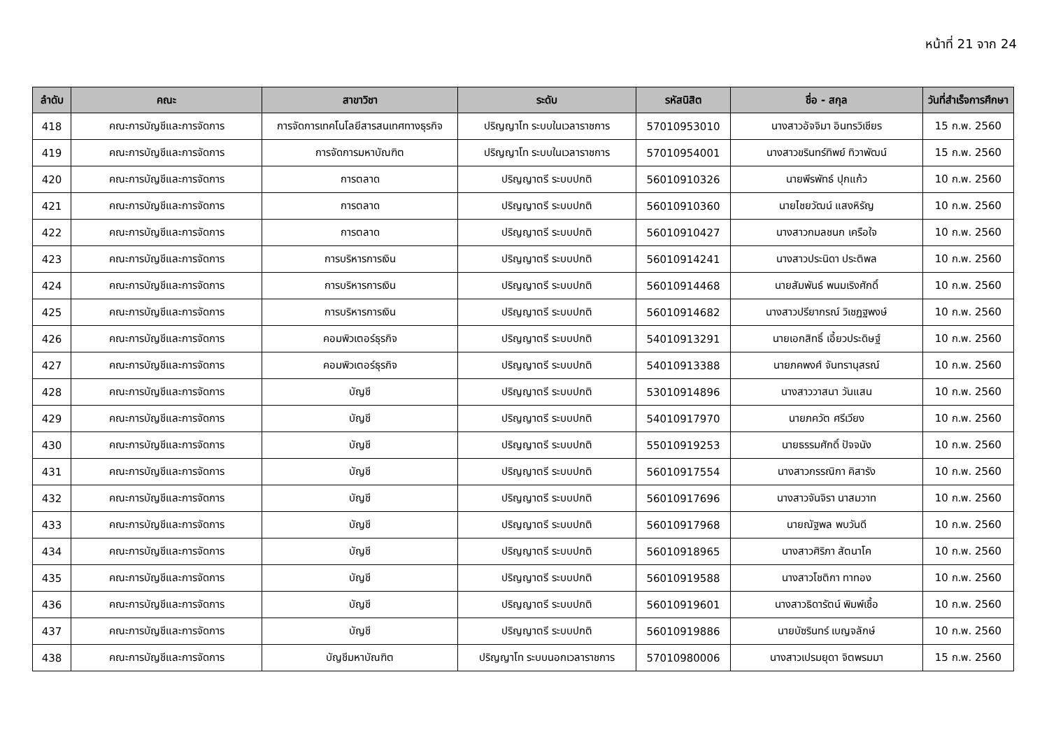หน้าที่ 21 จาก 24
| ลำดับ | คณะ | สาขาวิชา | ระดับ | รหัสนิสิต | ชื่อ - สกุล | วันที่สำเร็จการศึกษา |
| --- | --- | --- | --- | --- | --- | --- |
| 418 | คณะการบัญชีและการจัดการ | การจัดการเทคโนโลยีสารสนเทศทางธุรกิจ | ปริญญาโท ระบบในเวลาราชการ | 57010953010 | นางสาวอัจจิมา อินทรวิเชียร | 15 ก.พ. 2560 |
| 419 | คณะการบัญชีและการจัดการ | การจัดการมหาบัณฑิต | ปริญญาโท ระบบในเวลาราชการ | 57010954001 | นางสาวขรินทร์ทิพย์ ทิวาพัฒน์ | 15 ก.พ. 2560 |
| 420 | คณะการบัญชีและการจัดการ | การตลาด | ปริญญาตรี ระบบปกติ | 56010910326 | นายพีรพัทธ์ ปุกแก้ว | 10 ก.พ. 2560 |
| 421 | คณะการบัญชีและการจัดการ | การตลาด | ปริญญาตรี ระบบปกติ | 56010910360 | นายไชยวัฒน์ แสงหิรัญ | 10 ก.พ. 2560 |
| 422 | คณะการบัญชีและการจัดการ | การตลาด | ปริญญาตรี ระบบปกติ | 56010910427 | นางสาวกมลชนก เครือใจ | 10 ก.พ. 2560 |
| 423 | คณะการบัญชีและการจัดการ | การบริหารการเงิน | ปริญญาตรี ระบบปกติ | 56010914241 | นางสาวประนิดา ประติพล | 10 ก.พ. 2560 |
| 424 | คณะการบัญชีและการจัดการ | การบริหารการเงิน | ปริญญาตรี ระบบปกติ | 56010914468 | นายสัมพันธ์ พนมเริงศักดิ์ | 10 ก.พ. 2560 |
| 425 | คณะการบัญชีและการจัดการ | การบริหารการเงิน | ปริญญาตรี ระบบปกติ | 56010914682 | นางสาวปรียากรณ์ วิเชฏฐพงษ์ | 10 ก.พ. 2560 |
| 426 | คณะการบัญชีและการจัดการ | คอมพิวเตอร์ธุรกิจ | ปริญญาตรี ระบบปกติ | 54010913291 | นายเอกสิทธิ์ เอี้ยวประดิษฐ์ | 10 ก.พ. 2560 |
| 427 | คณะการบัญชีและการจัดการ | คอมพิวเตอร์ธุรกิจ | ปริญญาตรี ระบบปกติ | 54010913388 | นายภคพงศ์ จันทรานุสรณ์ | 10 ก.พ. 2560 |
| 428 | คณะการบัญชีและการจัดการ | บัญชี | ปริญญาตรี ระบบปกติ | 53010914896 | นางสาววาสนา วันแสน | 10 ก.พ. 2560 |
| 429 | คณะการบัญชีและการจัดการ | บัญชี | ปริญญาตรี ระบบปกติ | 54010917970 | นายภควัต ศรีเวียง | 10 ก.พ. 2560 |
| 430 | คณะการบัญชีและการจัดการ | บัญชี | ปริญญาตรี ระบบปกติ | 55010919253 | นายธรรมศักดิ์ ปัจจนัง | 10 ก.พ. 2560 |
| 431 | คณะการบัญชีและการจัดการ | บัญชี | ปริญญาตรี ระบบปกติ | 56010917554 | นางสาวกรรณิกา คิสารัง | 10 ก.พ. 2560 |
| 432 | คณะการบัญชีและการจัดการ | บัญชี | ปริญญาตรี ระบบปกติ | 56010917696 | นางสาวจันจิรา นาสมวาท | 10 ก.พ. 2560 |
| 433 | คณะการบัญชีและการจัดการ | บัญชี | ปริญญาตรี ระบบปกติ | 56010917968 | นายณัฐพล พบวันดี | 10 ก.พ. 2560 |
| 434 | คณะการบัญชีและการจัดการ | บัญชี | ปริญญาตรี ระบบปกติ | 56010918965 | นางสาวศิริภา สัตนาโค | 10 ก.พ. 2560 |
| 435 | คณะการบัญชีและการจัดการ | บัญชี | ปริญญาตรี ระบบปกติ | 56010919588 | นางสาวโชติกา ทาทอง | 10 ก.พ. 2560 |
| 436 | คณะการบัญชีและการจัดการ | บัญชี | ปริญญาตรี ระบบปกติ | 56010919601 | นางสาวธิดารัตน์ พิมพ์เชื้อ | 10 ก.พ. 2560 |
| 437 | คณะการบัญชีและการจัดการ | บัญชี | ปริญญาตรี ระบบปกติ | 56010919886 | นายบัซรินทร์ เบญจลักษ์ | 10 ก.พ. 2560 |
| 438 | คณะการบัญชีและการจัดการ | บัญชีมหาบัณฑิต | ปริญญาโท ระบบนอกเวลาราชการ | 57010980006 | นางสาวเปรมยุดา จิตพรมมา | 15 ก.พ. 2560 |